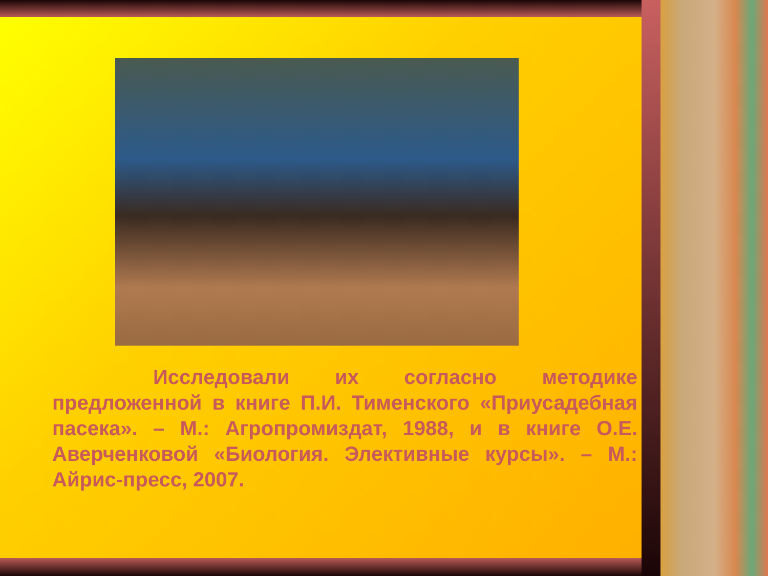Исследовали их согласно методике предложенной в книге П.И. Тименского «Приусадебная пасека». – М.: Агропромиздат, 1988, и в книге О.Е. Аверченковой «Биология. Элективные курсы». – М.: Айрис-пресс, 2007.